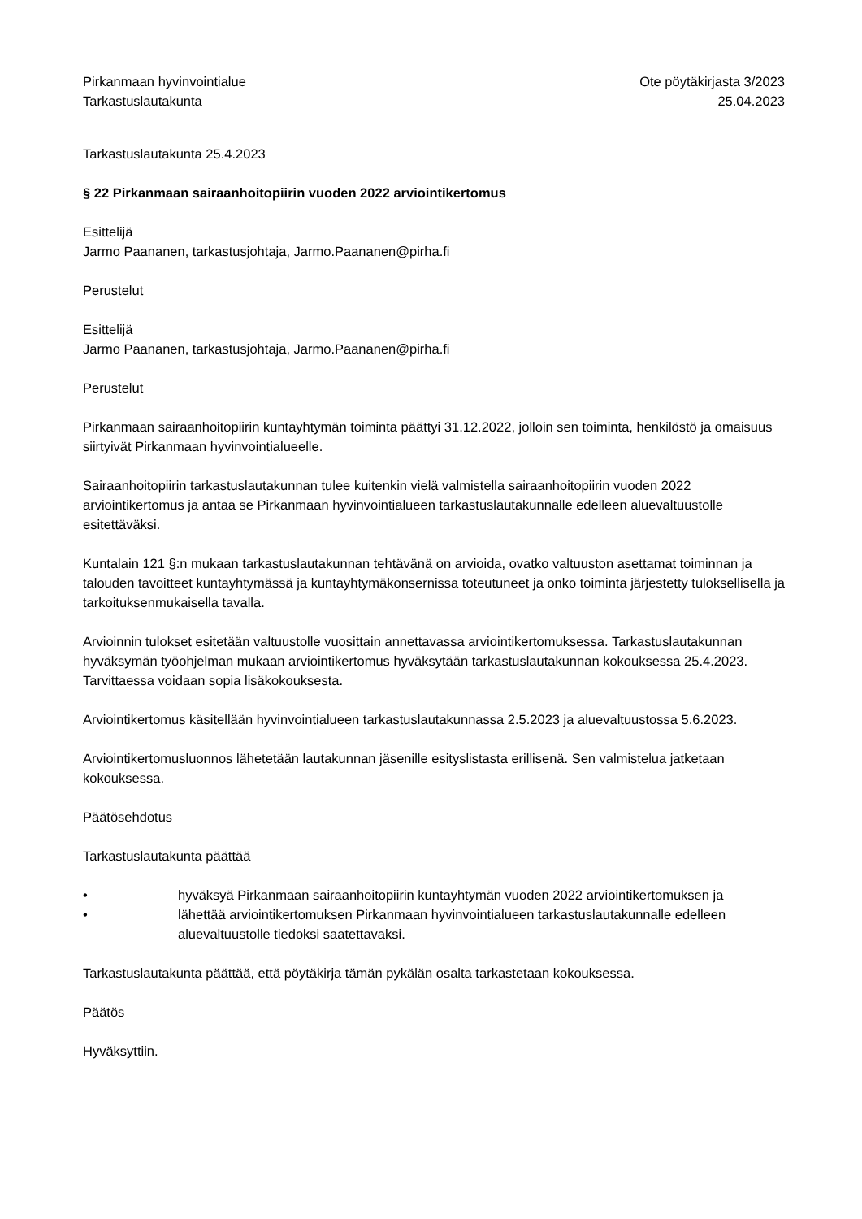Pirkanmaan hyvinvointialue
Tarkastuslautakunta
Ote pöytäkirjasta 3/2023
25.04.2023
Tarkastuslautakunta 25.4.2023
§ 22 Pirkanmaan sairaanhoitopiirin vuoden 2022 arviointikertomus
Esittelijä
Jarmo Paananen, tarkastusjohtaja, Jarmo.Paananen@pirha.fi
Perustelut
Esittelijä
Jarmo Paananen, tarkastusjohtaja, Jarmo.Paananen@pirha.fi
Perustelut
Pirkanmaan sairaanhoitopiirin kuntayhtymän toiminta päättyi 31.12.2022, jolloin sen toiminta, henkilöstö ja omaisuus siirtyivät Pirkanmaan hyvinvointialueelle.
Sairaanhoitopiirin tarkastuslautakunnan tulee kuitenkin vielä valmistella sairaanhoitopiirin vuoden 2022 arviointikertomus ja antaa se Pirkanmaan hyvinvointialueen tarkastuslautakunnalle edelleen aluevaltuustolle esitettäväksi.
Kuntalain 121 §:n mukaan tarkastuslautakunnan tehtävänä on arvioida, ovatko valtuuston asettamat toiminnan ja talouden tavoitteet kuntayhtymässä ja kuntayhtymäkonsernissa toteutuneet ja onko toiminta järjestetty tuloksellisella ja tarkoituksenmukaisella tavalla.
Arvioinnin tulokset esitetään valtuustolle vuosittain annettavassa arviointikertomuksessa. Tarkastuslautakunnan hyväksymän työohjelman mukaan arviointikertomus hyväksytään tarkastuslautakunnan kokouksessa 25.4.2023. Tarvittaessa voidaan sopia lisäkokouksesta.
Arviointikertomus käsitellään hyvinvointialueen tarkastuslautakunnassa 2.5.2023 ja aluevaltuustossa 5.6.2023.
Arviointikertomusluonnos lähetetään lautakunnan jäsenille esityslistasta erillisenä. Sen valmistelua jatketaan kokouksessa.
Päätösehdotus
Tarkastuslautakunta päättää
• hyväksyä Pirkanmaan sairaanhoitopiirin kuntayhtymän vuoden 2022 arviointikertomuksen ja
• lähettää arviointikertomuksen Pirkanmaan hyvinvointialueen tarkastuslautakunnalle edelleen aluevaltuustolle tiedoksi saatettavaksi.
Tarkastuslautakunta päättää, että pöytäkirja tämän pykälän osalta tarkastetaan kokouksessa.
Päätös
Hyväksyttiin.